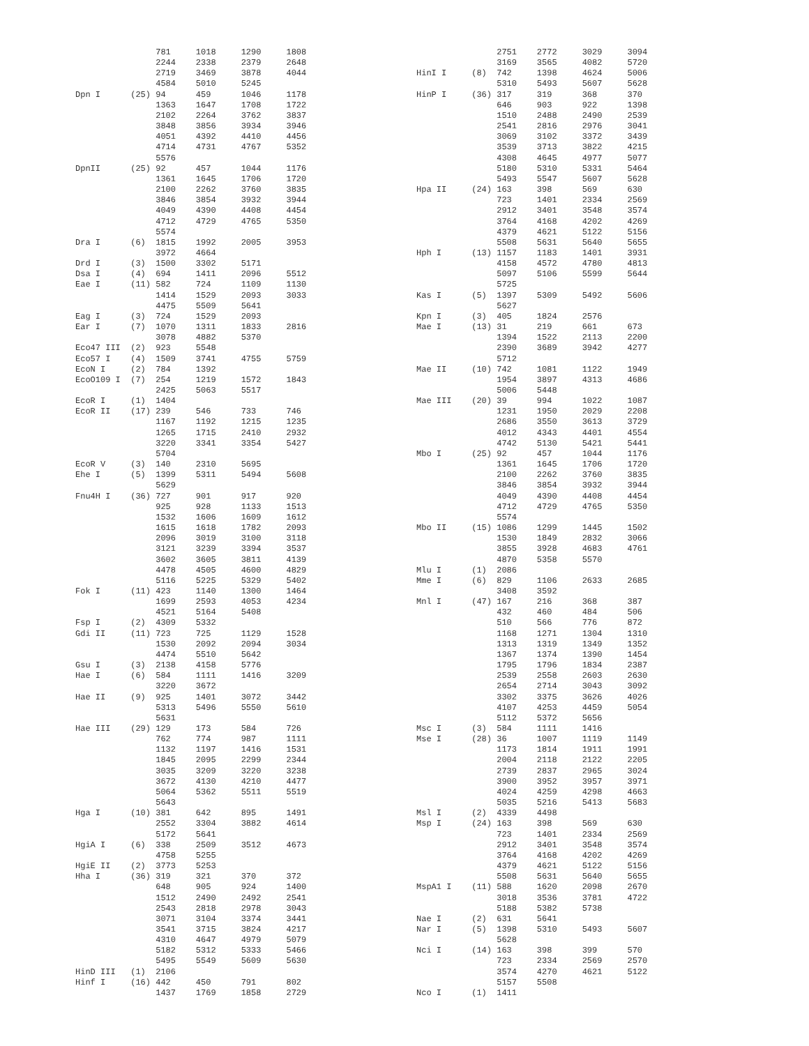781     1018     1290     1808
                2244    2338     2379     2648
                2719    3469     3878     4044
                4584    5010     5245
Dpn I      (25) 94      459      1046     1178
                1363    1647     1708     1722
                2102    2264     3762     3837
                3848    3856     3934     3946
                4051    4392     4410     4456
                4714    4731     4767     5352
                5576
DpnII      (25) 92      457      1044     1176
                1361    1645     1706     1720
                2100    2262     3760     3835
                3846    3854     3932     3944
                4049    4390     4408     4454
                4712    4729     4765     5350
                5574
Dra I      (6)  1815    1992     2005     3953
                3972    4664
Drd I      (3)  1500    3302     5171
Dsa I      (4)  694     1411     2096     5512
Eae I      (11) 582     724      1109     1130
                1414    1529     2093     3033
                4475    5509     5641
Eag I      (3)  724     1529     2093
Ear I      (7)  1070    1311     1833     2816
                3078    4882     5370
Eco47 III  (2)  923     5548
Eco57 I    (4)  1509    3741     4755     5759
EcoN I     (2)  784     1392
EcoO109 I  (7)  254     1219     1572     1843
                2425    5063     5517
EcoR I     (1)  1404
EcoR II    (17) 239     546      733      746
                1167    1192     1215     1235
                1265    1715     2410     2932
                3220    3341     3354     5427
                5704
EcoR V     (3)  140     2310     5695
Ehe I      (5)  1399    5311     5494     5608
                5629
Fnu4H I    (36) 727     901      917      920
                925     928      1133     1513
                1532    1606     1609     1612
                1615    1618     1782     2093
                2096    3019     3100     3118
                3121    3239     3394     3537
                3602    3605     3811     4139
                4478    4505     4600     4829
                5116    5225     5329     5402
Fok I      (11) 423     1140     1300     1464
                1699    2593     4053     4234
                4521    5164     5408
Fsp I      (2)  4309    5332
Gdi II     (11) 723     725      1129     1528
                1530    2092     2094     3034
                4474    5510     5642
Gsu I      (3)  2138    4158     5776
Hae I      (6)  584     1111     1416     3209
                3220    3672
Hae II     (9)  925     1401     3072     3442
                5313    5496     5550     5610
                5631
Hae III    (29) 129     173      584      726
                762     774      987      1111
                1132    1197     1416     1531
                1845    2095     2299     2344
                3035    3209     3220     3238
                3672    4130     4210     4477
                5064    5362     5511     5519
                5643
Hga I      (10) 381     642      895      1491
                2552    3304     3882     4614
                5172    5641
HgiA I     (6)  338     2509     3512     4673
                4758    5255
HgiE II    (2)  3773    5253
Hha I      (36) 319     321      370      372
                648     905      924      1400
                1512    2490     2492     2541
                2543    2818     2978     3043
                3071    3104     3374     3441
                3541    3715     3824     4217
                4310    4647     4979     5079
                5182    5312     5333     5466
                5495    5549     5609     5630
HinD III   (1)  2106
Hinf I     (16) 442     450      791      802
                1437    1769     1858     2729
                2751    2772     3029     3094
                3169    3565     4082     5720
HinI I     (8)  742     1398     4624     5006
                5310    5493     5607     5628
HinP I     (36) 317     319      368      370
                646     903      922      1398
                1510    2488     2490     2539
                2541    2816     2976     3041
                3069    3102     3372     3439
                3539    3713     3822     4215
                4308    4645     4977     5077
                5180    5310     5331     5464
                5493    5547     5607     5628
Hpa II     (24) 163     398      569      630
                723     1401     2334     2569
                2912    3401     3548     3574
                3764    4168     4202     4269
                4379    4621     5122     5156
                5508    5631     5640     5655
Hph I      (13) 1157    1183     1401     3931
                4158    4572     4780     4813
                5097    5106     5599     5644
                5725
Kas I      (5)  1397    5309     5492     5606
                5627
Kpn I      (3)  405     1824     2576
Mae I      (13) 31      219      661      673
                1394    1522     2113     2200
                2390    3689     3942     4277
                5712
Mae II     (10) 742     1081     1122     1949
                1954    3897     4313     4686
                5006    5448
Mae III    (20) 39      994      1022     1087
                1231    1950     2029     2208
                2686    3550     3613     3729
                4012    4343     4401     4554
                4742    5130     5421     5441
Mbo I      (25) 92      457      1044     1176
                1361    1645     1706     1720
                2100    2262     3760     3835
                3846    3854     3932     3944
                4049    4390     4408     4454
                4712    4729     4765     5350
                5574
Mbo II     (15) 1086    1299     1445     1502
                1530    1849     2832     3066
                3855    3928     4683     4761
                4870    5358     5570
Mlu I      (1)  2086
Mme I      (6)  829     1106     2633     2685
                3408    3592
Mnl I      (47) 167     216      368      387
                432     460      484      506
                510     566      776      872
                1168    1271     1304     1310
                1313    1319     1349     1352
                1367    1374     1390     1454
                1795    1796     1834     2387
                2539    2558     2603     2630
                2654    2714     3043     3092
                3302    3375     3626     4026
                4107    4253     4459     5054
                5112    5372     5656
Msc I      (3)  584     1111     1416
Mse I      (28) 36      1007     1119     1149
                1173    1814     1911     1991
                2004    2118     2122     2205
                2739    2837     2965     3024
                3900    3952     3957     3971
                4024    4259     4298     4663
                5035    5216     5413     5683
Msl I      (2)  4339    4498
Msp I      (24) 163     398      569      630
                723     1401     2334     2569
                2912    3401     3548     3574
                3764    4168     4202     4269
                4379    4621     5122     5156
                5508    5631     5640     5655
MspA1 I    (11) 588     1620     2098     2670
                3018    3536     3781     4722
                5188    5382     5738
Nae I      (2)  631     5641
Nar I      (5)  1398    5310     5493     5607
                5628
Nci I      (14) 163     398      399      570
                723     2334     2569     2570
                3574    4270     4621     5122
                5157    5508
Nco I      (1)  1411